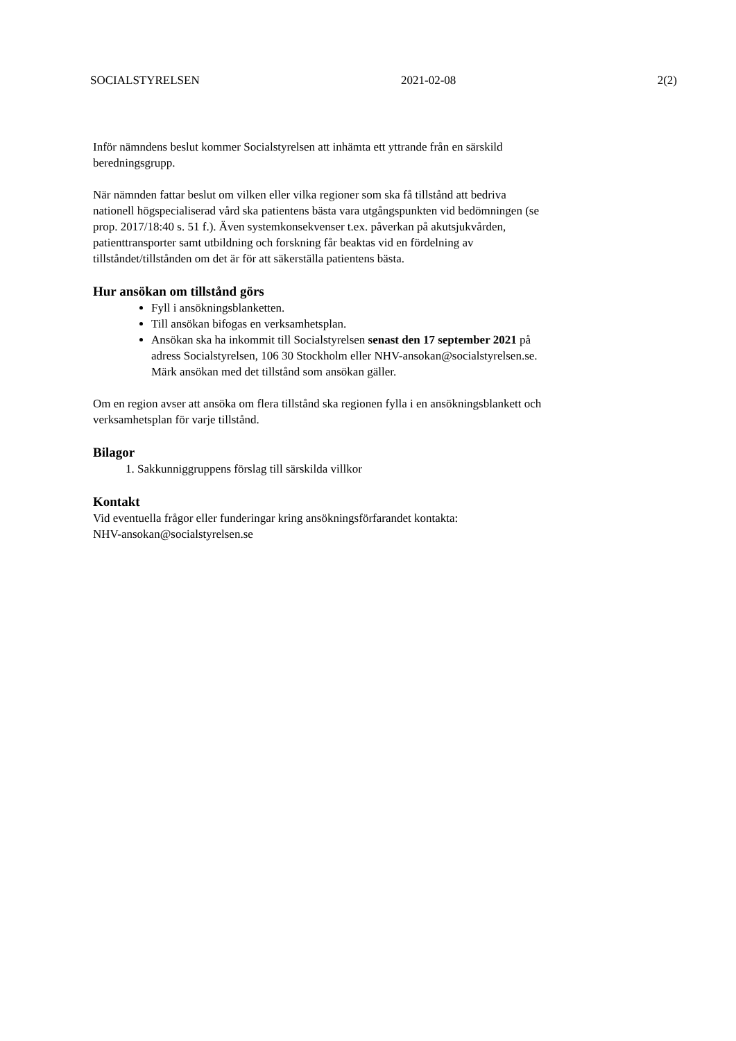SOCIALSTYRELSEN 2021-02-08 2(2)
Inför nämndens beslut kommer Socialstyrelsen att inhämta ett yttrande från en särskild beredningsgrupp.
När nämnden fattar beslut om vilken eller vilka regioner som ska få tillstånd att bedriva nationell högspecialiserad vård ska patientens bästa vara utgångspunkten vid bedömningen (se prop. 2017/18:40 s. 51 f.). Även systemkonsekvenser t.ex. påverkan på akutsjukvården, patienttransporter samt utbildning och forskning får beaktas vid en fördelning av tillståndet/tillstånden om det är för att säkerställa patientens bästa.
Hur ansökan om tillstånd görs
Fyll i ansökningsblanketten.
Till ansökan bifogas en verksamhetsplan.
Ansökan ska ha inkommit till Socialstyrelsen senast den 17 september 2021 på adress Socialstyrelsen, 106 30 Stockholm eller NHV-ansokan@socialstyrelsen.se. Märk ansökan med det tillstånd som ansökan gäller.
Om en region avser att ansöka om flera tillstånd ska regionen fylla i en ansökningsblankett och verksamhetsplan för varje tillstånd.
Bilagor
1. Sakkunniggruppens förslag till särskilda villkor
Kontakt
Vid eventuella frågor eller funderingar kring ansökningsförfarandet kontakta:
NHV-ansokan@socialstyrelsen.se